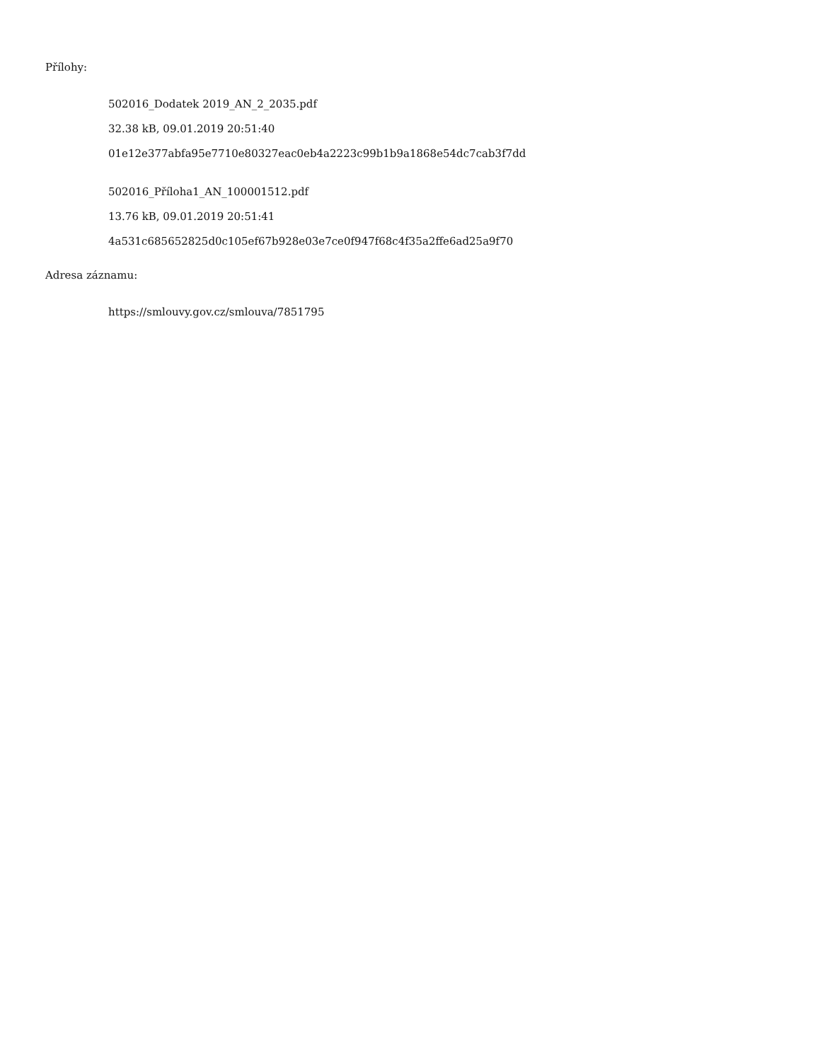Přílohy:
502016_Dodatek 2019_AN_2_2035.pdf
32.38 kB, 09.01.2019 20:51:40
01e12e377abfa95e7710e80327eac0eb4a2223c99b1b9a1868e54dc7cab3f7dd
502016_Příloha1_AN_100001512.pdf
13.76 kB, 09.01.2019 20:51:41
4a531c685652825d0c105ef67b928e03e7ce0f947f68c4f35a2ffe6ad25a9f70
Adresa záznamu:
https://smlouvy.gov.cz/smlouva/7851795